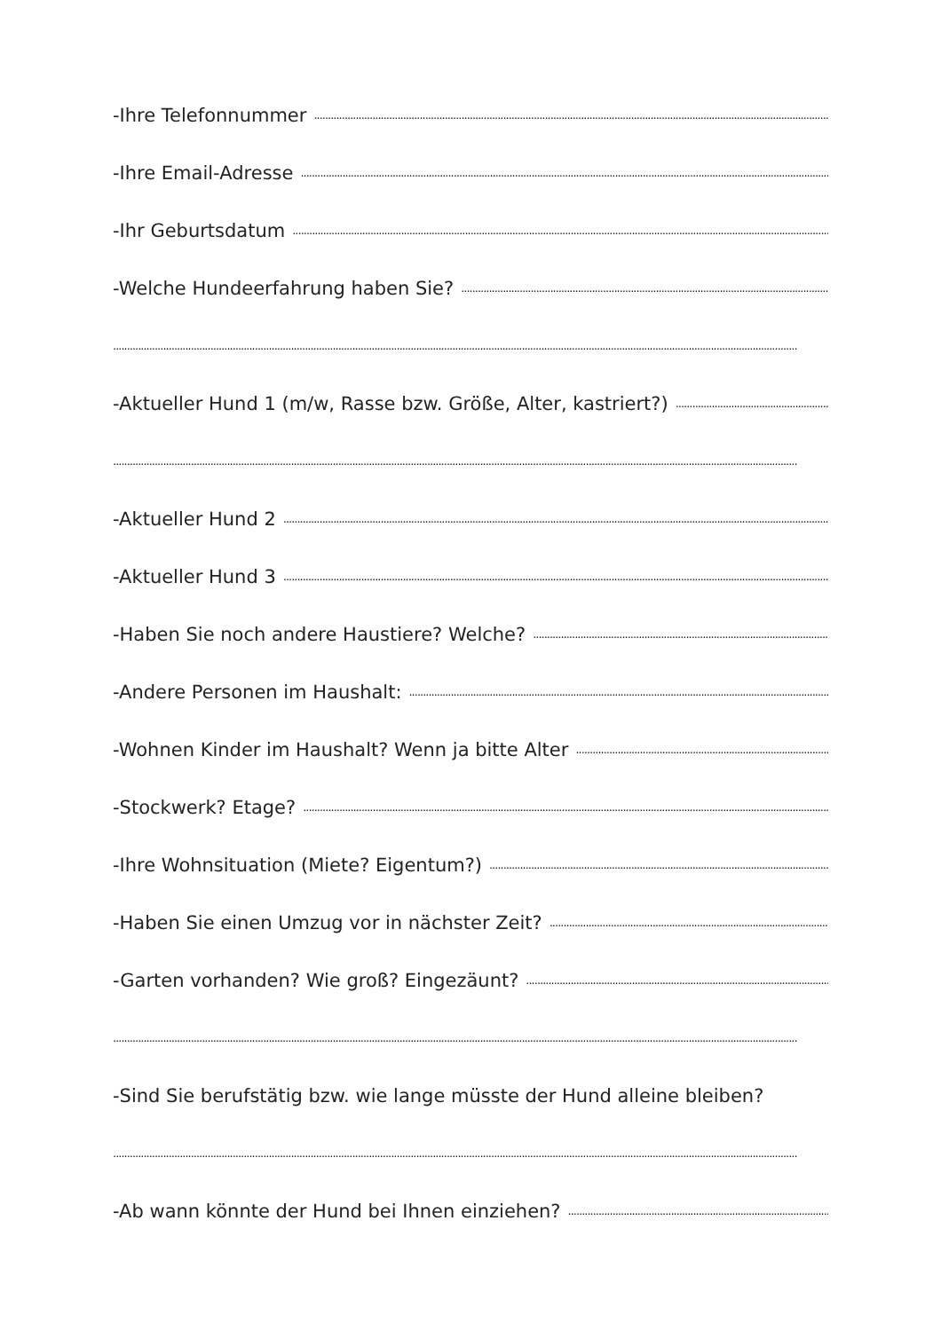-Ihre Telefonnummer
-Ihre Email-Adresse
-Ihr Geburtsdatum
-Welche Hundeerfahrung haben Sie?
-Aktueller Hund 1 (m/w, Rasse bzw. Größe, Alter, kastriert?)
-Aktueller Hund 2
-Aktueller Hund 3
-Haben Sie noch andere Haustiere? Welche?
-Andere Personen im Haushalt:
-Wohnen Kinder im Haushalt? Wenn ja bitte Alter
-Stockwerk? Etage?
-Ihre Wohnsituation (Miete? Eigentum?)
-Haben Sie einen Umzug vor in nächster Zeit?
-Garten vorhanden? Wie groß? Eingezäunt?
-Sind Sie berufstätig bzw. wie lange müsste der Hund alleine bleiben?
-Ab wann könnte der Hund bei Ihnen einziehen?